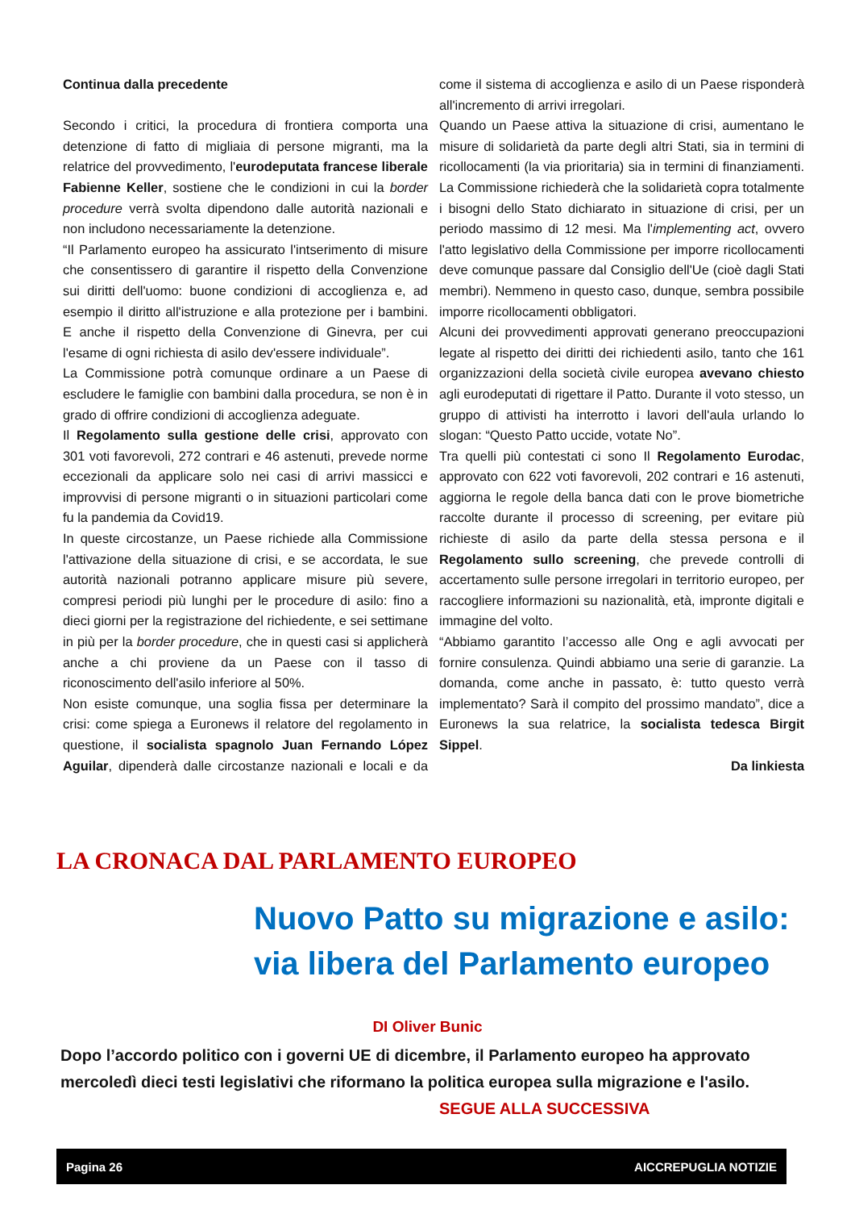Continua dalla precedente
Secondo i critici, la procedura di frontiera comporta una detenzione di fatto di migliaia di persone migranti, ma la relatrice del provvedimento, l'eurodeputata francese liberale Fabienne Keller, sostiene che le condizioni in cui la border procedure verrà svolta dipendono dalle autorità nazionali e non includono necessariamente la detenzione.
“Il Parlamento europeo ha assicurato l'intserimento di misure che consentissero di garantire il rispetto della Convenzione sui diritti dell'uomo: buone condizioni di accoglienza e, ad esempio il diritto all'istruzione e alla protezione per i bambini. E anche il rispetto della Convenzione di Ginevra, per cui l'esame di ogni richiesta di asilo dev'essere individuale”.
La Commissione potrà comunque ordinare a un Paese di escludere le famiglie con bambini dalla procedura, se non è in grado di offrire condizioni di accoglienza adeguate.
Il Regolamento sulla gestione delle crisi, approvato con 301 voti favorevoli, 272 contrari e 46 astenuti, prevede norme eccezionali da applicare solo nei casi di arrivi massicci e improvvisi di persone migranti o in situazioni particolari come fu la pandemia da Covid19.
In queste circostanze, un Paese richiede alla Commissione l'attivazione della situazione di crisi, e se accordata, le sue autorità nazionali potranno applicare misure più severe, compresi periodi più lunghi per le procedure di asilo: fino a dieci giorni per la registrazione del richiedente, e sei settimane in più per la border procedure, che in questi casi si applicherà anche a chi proviene da un Paese con il tasso di riconoscimento dell'asilo inferiore al 50%.
Non esiste comunque, una soglia fissa per determinare la crisi: come spiega a Euronews il relatore del regolamento in questione, il socialista spagnolo Juan Fernando López Aguilar, dipenderà dalle circostanze nazionali e locali e da come il sistema di accoglienza e asilo di un Paese risponderà all'incremento di arrivi irregolari.
Quando un Paese attiva la situazione di crisi, aumentano le misure di solidarietà da parte degli altri Stati, sia in termini di ricollocamenti (la via prioritaria) sia in termini di finanziamenti. La Commissione richiederà che la solidarietà copra totalmente i bisogni dello Stato dichiarato in situazione di crisi, per un periodo massimo di 12 mesi. Ma l'implementing act, ovvero l'atto legislativo della Commissione per imporre ricollocamenti deve comunque passare dal Consiglio dell'Ue (cioè dagli Stati membri). Nemmeno in questo caso, dunque, sembra possibile imporre ricollocamenti obbligatori.
Alcuni dei provvedimenti approvati generano preoccupazioni legate al rispetto dei diritti dei richiedenti asilo, tanto che 161 organizzazioni della società civile europea avevano chiesto agli eurodeputati di rigettare il Patto. Durante il voto stesso, un gruppo di attivisti ha interrotto i lavori dell'aula urlando lo slogan: “Questo Patto uccide, votate No”.
Tra quelli più contestati ci sono Il Regolamento Eurodac, approvato con 622 voti favorevoli, 202 contrari e 16 astenuti, aggiorna le regole della banca dati con le prove biometriche raccolte durante il processo di screening, per evitare più richieste di asilo da parte della stessa persona e il Regolamento sullo screening, che prevede controlli di accertamento sulle persone irregolari in territorio europeo, per raccogliere informazioni su nazionalità, età, impronte digitali e immagine del volto.
“Abbiamo garantito l’accesso alle Ong e agli avvocati per fornire consulenza. Quindi abbiamo una serie di garanzie. La domanda, come anche in passato, è: tutto questo verrà implementato? Sarà il compito del prossimo mandato”, dice a Euronews la sua relatrice, la socialista tedesca Birgit Sippel.
Da linkiesta
LA CRONACA DAL PARLAMENTO EUROPEO
Nuovo Patto su migrazione e asilo: via libera del Parlamento europeo
DI Oliver Bunic
Dopo l’accordo politico con i governi UE di dicembre, il Parlamento europeo ha approvato mercoledì dieci testi legislativi che riformano la politica europea sulla migrazione e l'asilo. SEGUE ALLA SUCCESSIVA
Pagina 26 AICCREPUGLIA NOTIZIE